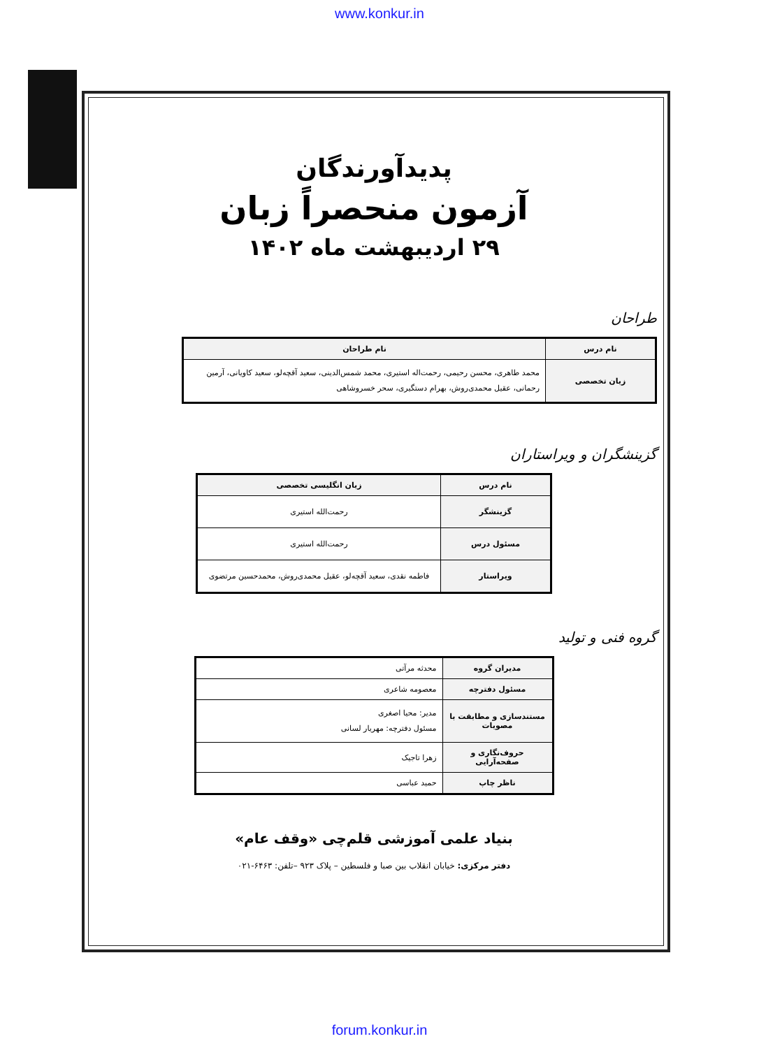www.konkur.in
پدیدآورندگان
آزمون منحصراً زبان
۲۹ اردیبهشت ماه ۱۴۰۲
طراحان
| نام درس | نام طراحان |
| --- | --- |
| زبان تخصصی | محمد طاهری، محسن رحیمی، رحمت‌اله استیری، محمد شمس‌الدینی، سعید آقچه‌لو، سعید کاویانی، آرمین رحمانی، عقیل محمدی‌روش، بهرام دستگیری، سحر خسروشاهی |
گزینشگران و ویراستاران
| نام درس | زبان انگلیسی تخصصی |
| --- | --- |
| گزینشگر | رحمت‌الله استیری |
| مسئول درس | رحمت‌الله استیری |
| ویراستار | فاطمه نقدی، سعید آقچه‌لو، عقیل محمدی‌روش، محمدحسین مرتضوی |
گروه فنی و تولید
| مدیران گروه | محدثه مرآتی |
| مسئول دفترچه | معصومه شاعری |
| مستندسازی و مطابقت با مصوبات | مدیر: محیا اصغری مسئول دفترچه: مهریار لسانی |
| حروف‌نگاری و صفحه‌آرایی | زهرا تاجیک |
| ناظر چاپ | حمید عباسی |
بنیاد علمی آموزشی قلم‌چی «وقف عام»
دفتر مرکزی: خیابان انقلاب بین صبا و فلسطین – پلاک ۹۲۳ –تلفن: ۶۴۶۳-۰۲۱
forum.konkur.in